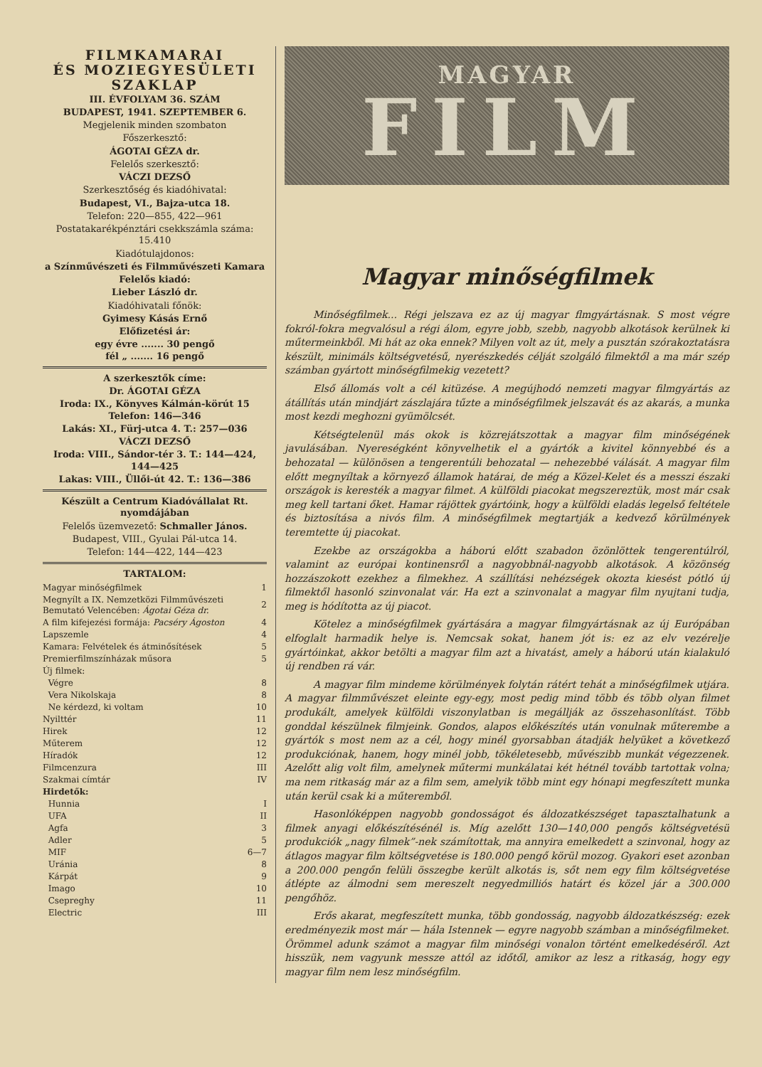FILMKAMARAI
ÉS MOZIEGYESÜLETI
SZAKLAP
III. ÉVFOLYAM 36. SZÁM
BUDAPEST, 1941. SZEPTEMBER 6.
Megjelenik minden szombaton
Főszerkesztő:
ÁGOTAI GÉZA dr.
Felelős szerkesztő:
VÁCZI DEZSŐ
Szerkesztőség és kiadóhivatal:
Budapest, VI., Bajza-utca 18.
Telefon: 220—855, 422—961
Postatakarékpénztári csekkszámla száma: 15.410
Kiadótulajdonos:
a Színművészeti és Filmművészeti Kamara
Felelős kiadó:
Lieber László dr.
Kiadóhivatali főnök:
Gyimesy Kásás Ernő
Előfizetési ár:
egy évre ....... 30 pengő
fél „ ....... 16 pengő
A szerkesztők címe:
Dr. ÁGOTAI GÉZA
Iroda: IX., Könyves Kálmán-körút 15 Telefon: 146—346
Lakás: XI., Fürj-utca 4. T.: 257—036
VÁCZI DEZSŐ
Iroda: VIII., Sándor-tér 3. T.: 144—424, 144—425
Lakas: VIII., Üllői-út 42. T.: 136—386
Készült a Centrum Kiadóvállalat Rt. nyomdájában
Felelős üzemvezető: Schmaller János.
Budapest, VIII., Gyulai Pál-utca 14.
Telefon: 144—422, 144—423
TARTALOM:
| Magyar minőségfilmek | 1 |
| Megnyílt a IX. Nemzetközi Filmművészeti Bemutató Velencében: Ágotai Géza dr. | 2 |
| A film kifejezési formája: Pacséry Ágoston | 4 |
| Lapszemle | 4 |
| Kamara: Felvételek és átminősítések | 5 |
| Premierfilmszínházak műsora | 5 |
| Új filmek: | |
| Végre | 8 |
| Vera Nikolskaja | 8 |
| Ne kérdezd, ki voltam | 10 |
| Nyilttér | 11 |
| Hirek | 12 |
| Műterem | 12 |
| Híradók | 12 |
| Filmcenzura | III |
| Szakmai címtár | IV |
| Hirdetők: | |
| Hunnia | I |
| UFA | II |
| Agfa | 3 |
| Adler | 5 |
| MIF | 6—7 |
| Uránia | 8 |
| Kárpát | 9 |
| Imago | 10 |
| Csepreghy | 11 |
| Electric | III |
MAGYAR
FILM
Magyar minőségfilmek
Minőségfilmek... Régi jelszava ez az új magyar flmgyártásnak. S most végre fokról-fokra megvalósul a régi álom, egyre jobb, szebb, nagyobb alkotások kerülnek ki műtermeinkből. Mi hát az oka ennek? Milyen volt az út, mely a pusztán szórakoztatásra készült, minimáls költségvetésű, nyerészkedés célját szolgáló filmektől a ma már szép számban gyártott minőségfilmekig vezetett?
Első állomás volt a cél kitüzése. A megújhodó nemzeti magyar filmgyártás az átállítás után mindjárt zászlajára tűzte a minőségfilmek jelszavát és az akarás, a munka most kezdi meghozni gyümölcsét.
Kétségtelenül más okok is közrejátszottak a magyar film minőségének javulásában. Nyereségként könyvelhetik el a gyártók a kivitel könnyebbé és a behozatal — különösen a tengerentúli behozatal — nehezebbé válását. A magyar film előtt megnyíltak a környező államok határai, de még a Közel-Kelet és a messzi északi országok is keresték a magyar filmet. A külföldi piacokat megszereztük, most már csak meg kell tartani őket. Hamar rájöttek gyártóink, hogy a külföldi eladás legelső feltétele és biztosítása a nivós film. A minőségfilmek megtartják a kedvező körülmények teremtette új piacokat.
Ezekbe az országokba a háború előtt szabadon özönlöttek tengerentúlról, valamint az európai kontinensről a nagyobbnál-nagyobb alkotások. A közönség hozzászokott ezekhez a filmekhez. A szállítási nehézségek okozta kiesést pótló új filmektől hasonló szinvonalat vár. Ha ezt a szinvonalat a magyar film nyujtani tudja, meg is hódította az új piacot.
Kötelez a minőségfilmek gyártására a magyar filmgyártásnak az új Európában elfoglalt harmadik helye is. Nemcsak sokat, hanem jót is: ez az elv vezérelje gyártóinkat, akkor betölti a magyar film azt a hivatást, amely a háború után kialakuló új rendben rá vár.
A magyar film mindeme körülmények folytán rátért tehát a minőségfilmek utjára. A magyar filmművészet eleinte egy-egy, most pedig mind több és több olyan filmet produkált, amelyek külföldi viszonylatban is megállják az összehasonlítást. Több gonddal készülnek filmjeink. Gondos, alapos előkészítés után vonulnak műterembe a gyártók s most nem az a cél, hogy minél gyorsabban átadják helyüket a következő produkciónak, hanem, hogy minél jobb, tökéletesebb, művészibb munkát végezzenek. Azelőtt alig volt film, amelynek műtermi munkálatai két hétnél tovább tartottak volna; ma nem ritkaság már az a film sem, amelyik több mint egy hónapi megfeszített munka után kerül csak ki a műteremből.
Hasonlóképpen nagyobb gondosságot és áldozatkészséget tapasztalhatunk a filmek anyagi előkészítésénél is. Míg azelőtt 130—140,000 pengős költségvetésü produkciók „nagy filmek”-nek számítottak, ma annyira emelkedett a szinvonal, hogy az átlagos magyar film költségvetése is 180.000 pengő körül mozog. Gyakori eset azonban a 200.000 pengőn felüli összegbe került alkotás is, sőt nem egy film költségvetése átlépte az álmodni sem mereszelt negyedmilliós határt és közel jár a 300.000 pengőhöz.
Erős akarat, megfeszített munka, több gondosság, nagyobb áldozatkészség: ezek eredményezik most már — hála Istennek — egyre nagyobb számban a minőségfilmeket. Örömmel adunk számot a magyar film minőségi vonalon történt emelkedéséről. Azt hisszük, nem vagyunk messze attól az időtől, amikor az lesz a ritkaság, hogy egy magyar film nem lesz minőségfilm.